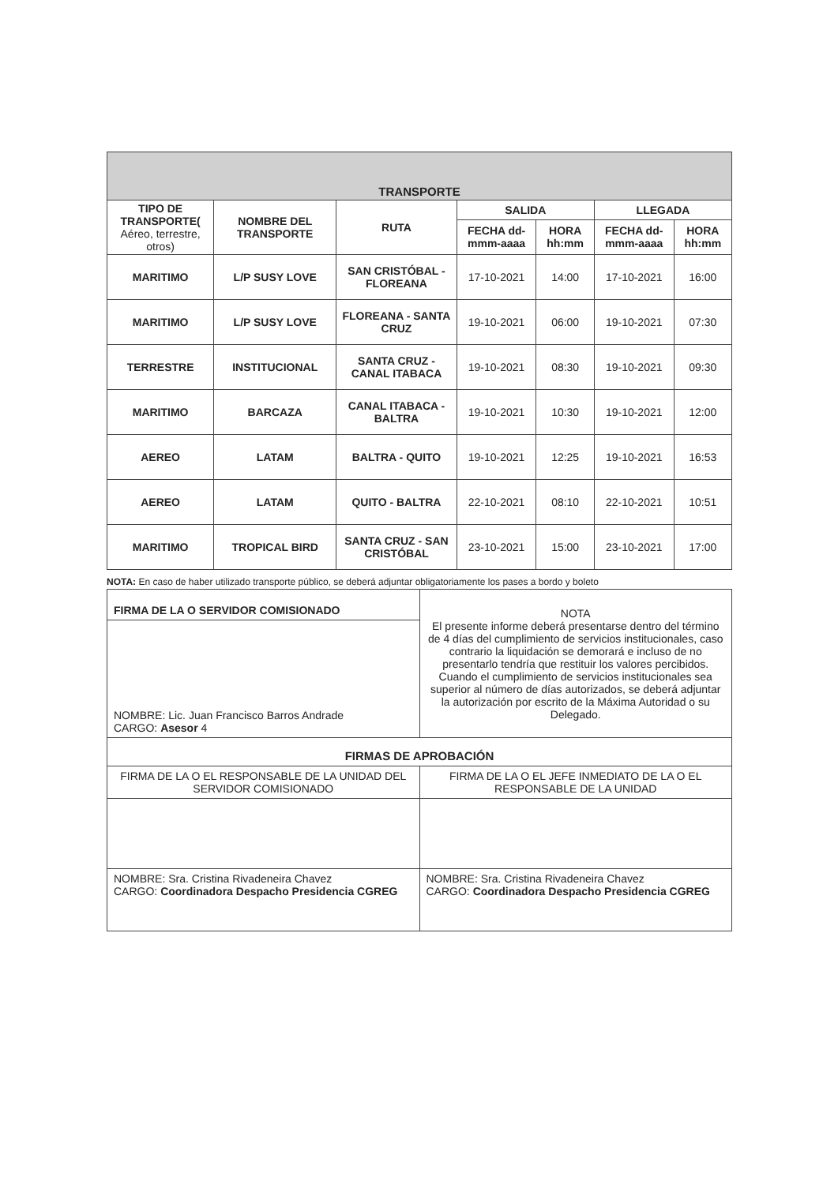| TRANSPORTE | | | | | | |
| --- | --- | --- | --- | --- | --- | --- |
| TIPO DE TRANSPORTE( Aéreo, terrestre, otros) | NOMBRE DEL TRANSPORTE | RUTA | SALIDA | | LLEGADA | |
| | | | FECHA dd-mmm-aaaa | HORA hh:mm | FECHA dd-mmm-aaaa | HORA hh:mm |
| MARITIMO | L/P SUSY LOVE | SAN CRISTÓBAL - FLOREANA | 17-10-2021 | 14:00 | 17-10-2021 | 16:00 |
| MARITIMO | L/P SUSY LOVE | FLOREANA - SANTA CRUZ | 19-10-2021 | 06:00 | 19-10-2021 | 07:30 |
| TERRESTRE | INSTITUCIONAL | SANTA CRUZ - CANAL ITABACA | 19-10-2021 | 08:30 | 19-10-2021 | 09:30 |
| MARITIMO | BARCAZA | CANAL ITABACA - BALTRA | 19-10-2021 | 10:30 | 19-10-2021 | 12:00 |
| AEREO | LATAM | BALTRA - QUITO | 19-10-2021 | 12:25 | 19-10-2021 | 16:53 |
| AEREO | LATAM | QUITO - BALTRA | 22-10-2021 | 08:10 | 22-10-2021 | 10:51 |
| MARITIMO | TROPICAL BIRD | SANTA CRUZ - SAN CRISTÓBAL | 23-10-2021 | 15:00 | 23-10-2021 | 17:00 |
NOTA: En caso de haber utilizado transporte público, se deberá adjuntar obligatoriamente los pases a bordo y boleto
| FIRMA DE LA O SERVIDOR COMISIONADO | NOTA El presente informe deberá presentarse dentro del término de 4 días del cumplimiento de servicios institucionales, caso contrario la liquidación se demorará e incluso de no presentarlo tendría que restituir los valores percibidos. Cuando el cumplimiento de servicios institucionales sea superior al número de días autorizados, se deberá adjuntar la autorización por escrito de la Máxima Autoridad o su Delegado. |
| NOMBRE: Lic. Juan Francisco Barros Andrade CARGO: Asesor 4 | |
| FIRMAS DE APROBACIÓN | |
| FIRMA DE LA O EL RESPONSABLE DE LA UNIDAD DEL SERVIDOR COMISIONADO | FIRMA DE LA O EL JEFE INMEDIATO DE LA O EL RESPONSABLE DE LA UNIDAD |
| NOMBRE: Sra. Cristina Rivadeneira Chavez CARGO: Coordinadora Despacho Presidencia CGREG | NOMBRE: Sra. Cristina Rivadeneira Chavez CARGO: Coordinadora Despacho Presidencia CGREG |